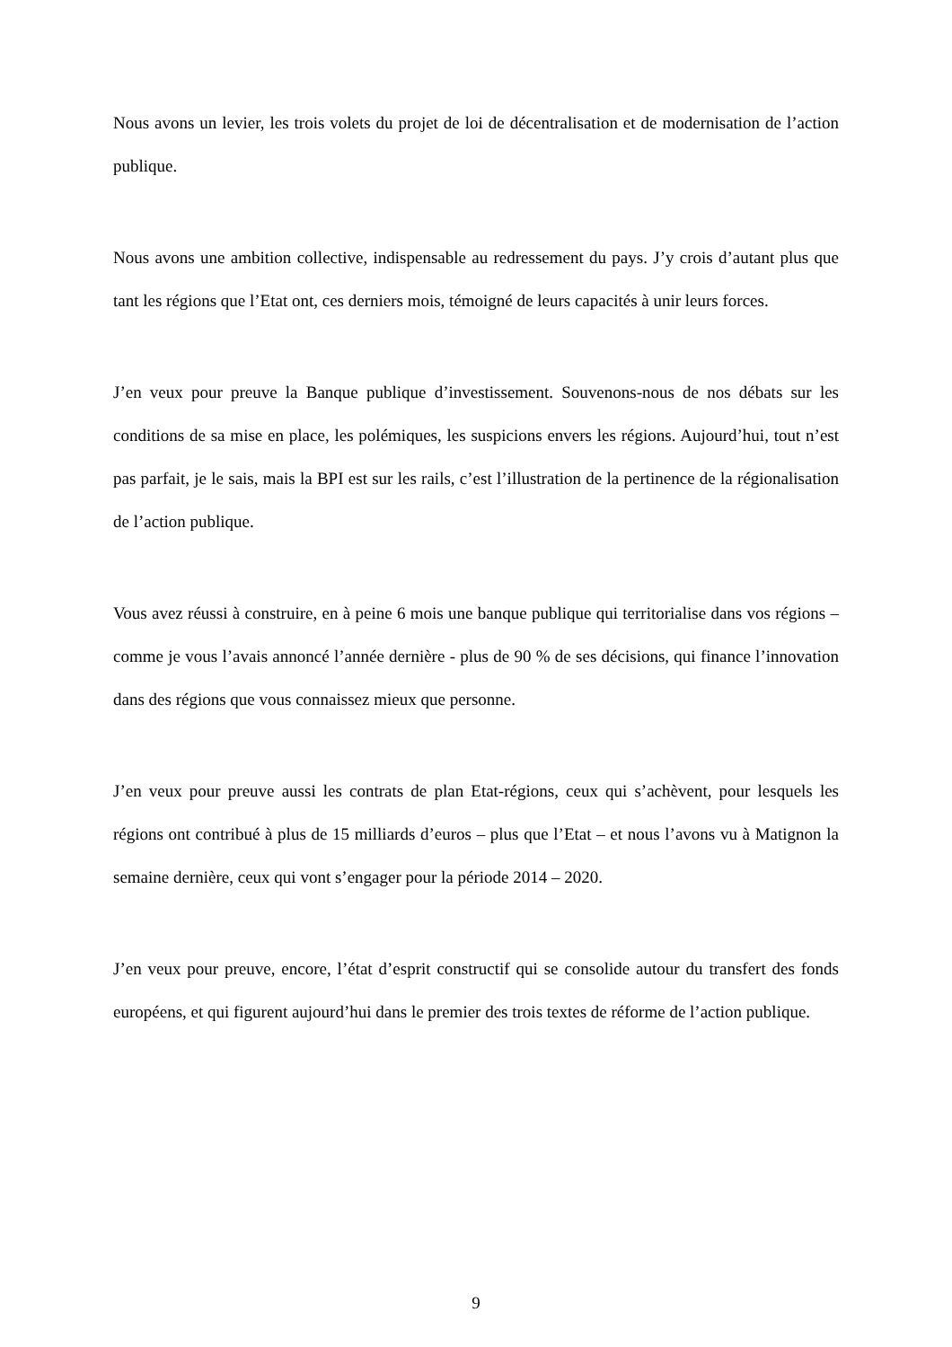Nous avons un levier, les trois volets du projet de loi de décentralisation et de modernisation de l’action publique.
Nous avons une ambition collective, indispensable au redressement du pays. J’y crois d’autant plus que tant les régions que l’Etat ont, ces derniers mois, témoigné de leurs capacités à unir leurs forces.
J’en veux pour preuve la Banque publique d’investissement. Souvenons-nous de nos débats sur les conditions de sa mise en place, les polémiques, les suspicions envers les régions. Aujourd’hui, tout n’est pas parfait, je le sais, mais la BPI est sur les rails, c’est l’illustration de la pertinence de la régionalisation de l’action publique.
Vous avez réussi à construire, en à peine 6 mois une banque publique qui territorialise dans vos régions – comme je vous l’avais annoncé l’année dernière - plus de 90 % de ses décisions, qui finance l’innovation dans des régions que vous connaissez mieux que personne.
J’en veux pour preuve aussi les contrats de plan Etat-régions, ceux qui s’achèvent, pour lesquels les régions ont contribué à plus de 15 milliards d’euros – plus que l’Etat – et nous l’avons vu à Matignon la semaine dernière, ceux qui vont s’engager pour la période 2014 – 2020.
J’en veux pour preuve, encore, l’état d’esprit constructif qui se consolide autour du transfert des fonds européens, et qui figurent aujourd’hui dans le premier des trois textes de réforme de l’action publique.
9